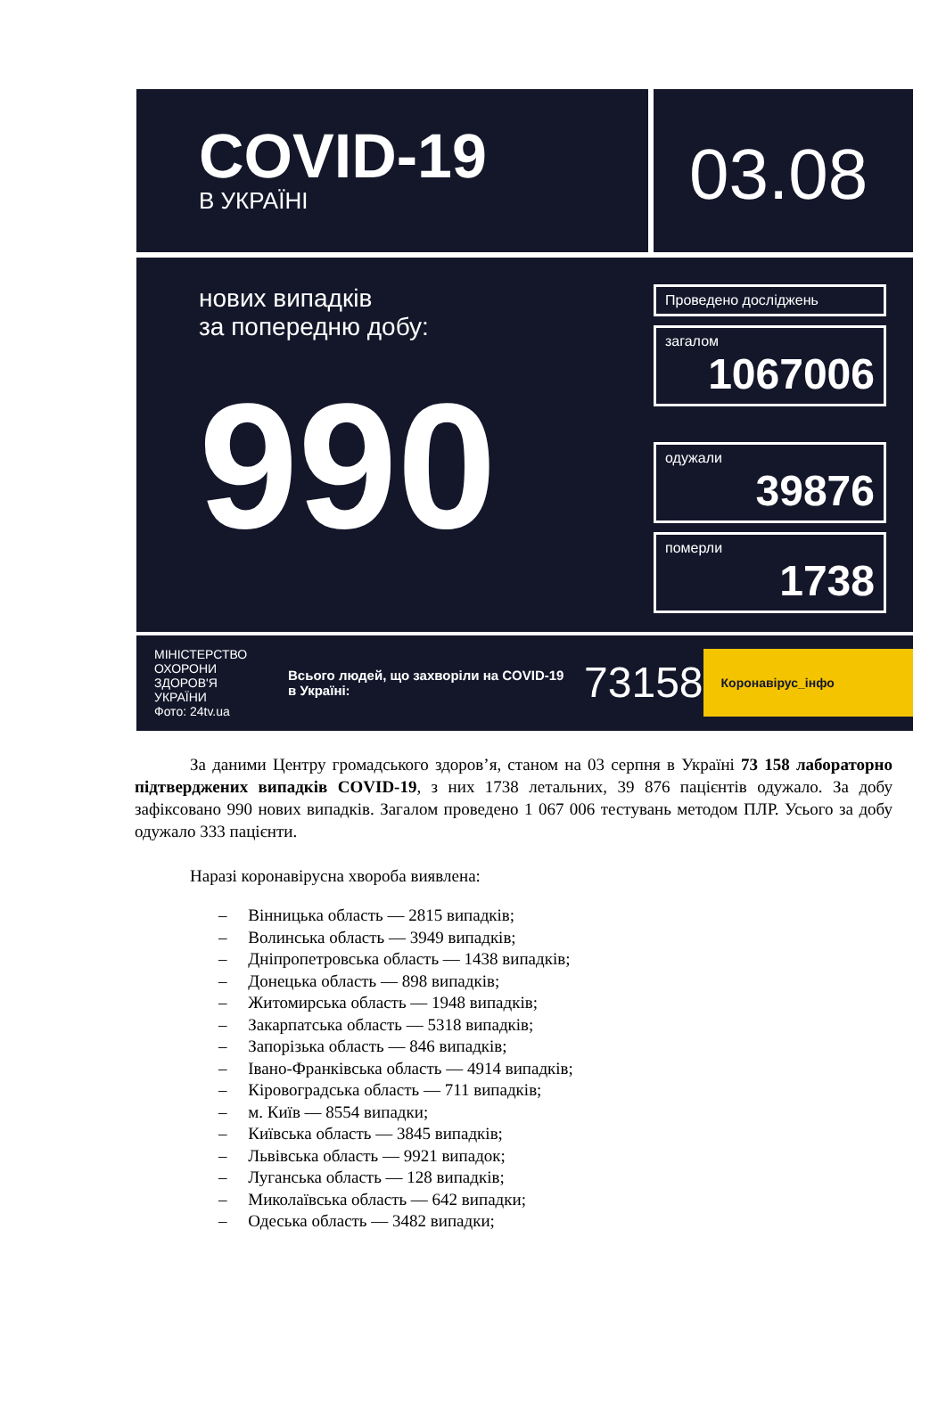COVID-19
В УКРАЇНІ
03.08
нових випадків
за попередню добу:
990
Проведено досліджень
загалом
1067006
одужали
39876
померли
1738
МІНІСТЕРСТВО ОХОРОНИ ЗДОРОВ'Я УКРАЇНИ
Фото: 24tv.ua
Всього людей, що захворіли на COVID-19 в Україні:
73158
Коронавірус_інфо
За даними Центру громадського здоров’я, станом на 03 серпня в Україні 73 158 лабораторно підтверджених випадків COVID-19, з них 1738 летальних, 39 876 пацієнтів одужало. За добу зафіксовано 990 нових випадків. Загалом проведено 1 067 006 тестувань методом ПЛР. Усього за добу одужало 333 пацієнти.
Наразі коронавірусна хвороба виявлена:
– Вінницька область — 2815 випадків;
– Волинська область — 3949 випадків;
– Дніпропетровська область — 1438 випадків;
– Донецька область — 898 випадків;
– Житомирська область — 1948 випадків;
– Закарпатська область — 5318 випадків;
– Запорізька область — 846 випадків;
– Івано-Франківська область — 4914 випадків;
– Кіровоградська область — 711 випадків;
– м. Київ — 8554 випадки;
– Київська область — 3845 випадків;
– Львівська область — 9921 випадок;
– Луганська область — 128 випадків;
– Миколаївська область — 642 випадки;
– Одеська область — 3482 випадки;